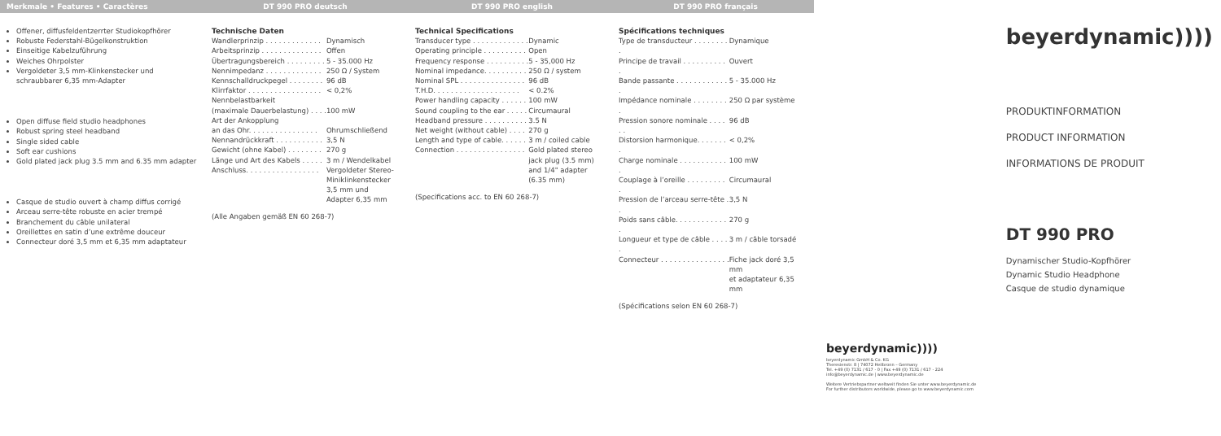Merkmale • Features • Caractères DT 990 PRO deutsch DT 990 PRO english DT 990 PRO français
Offener, diffusfeldentzerrter Studiokopfhörer
Robuste Federstahl-Bügelkonstruktion
Einseitige Kabelzuführung
Weiches Ohrpolster
Vergoldeter 3,5 mm-Klinkenstecker und schraubbarer 6,35 mm-Adapter
Open diffuse field studio headphones
Robust spring steel headband
Single sided cable
Soft ear cushions
Gold plated jack plug 3.5 mm and 6.35 mm adapter
Casque de studio ouvert à champ diffus corrigé
Arceau serre-tête robuste en acier trempé
Branchement du câble unilateral
Oreillettes en satin d’une extrême douceur
Connecteur doré 3,5 mm et 6,35 mm adaptateur
Technische Daten
| Wandlerprinzip . . . . . . . . . . . . . | Dynamisch |
| Arbeitsprinzip . . . . . . . . . . . . . . | Offen |
| Übertragungsbereich . . . . . . . . . | 5 - 35.000 Hz |
| Nennimpedanz . . . . . . . . . . . . . | 250 Ω / System |
| Kennschalldruckpegel . . . . . . . . | 96 dB |
| Klirrfaktor . . . . . . . . . . . . . . . . . | < 0,2% |
| Nennbelastbarkeit | |
| (maximale Dauerbelastung) . . . . | 100 mW |
| Art der Ankopplung | |
| an das Ohr. . . . . . . . . . . . . . . . | Ohrumschließend |
| Nennandrückkraft . . . . . . . . . . . | 3,5 N |
| Gewicht (ohne Kabel) . . . . . . . . | 270 g |
| Länge und Art des Kabels . . . . . | 3 m / Wendelkabel |
| Anschluss. . . . . . . . . . . . . . . . . | Vergoldeter Stereo- Miniklinkenstecker 3,5 mm und Adapter 6,35 mm |
(Alle Angaben gemäß EN 60 268-7)
Technical Specifications
| Transducer type . . . . . . . . . . . . . | Dynamic |
| Operating principle . . . . . . . . . . | Open |
| Frequency response . . . . . . . . . . | 5 - 35,000 Hz |
| Nominal impedance. . . . . . . . . . | 250 Ω / system |
| Nominal SPL . . . . . . . . . . . . . . . | 96 dB |
| T.H.D. . . . . . . . . . . . . . . . . . . . | < 0.2% |
| Power handling capacity . . . . . . | 100 mW |
| Sound coupling to the ear . . . . . | Circumaural |
| Headband pressure . . . . . . . . . . | 3.5 N |
| Net weight (without cable) . . . . | 270 g |
| Length and type of cable. . . . . . | 3 m / coiled cable |
| Connection . . . . . . . . . . . . . . . . | Gold plated stereo jack plug (3.5 mm) and 1/4" adapter (6.35 mm) |
(Specifications acc. to EN 60 268-7)
Spécifications techniques
| Type de transducteur . . . . . . . . . | Dynamique |
| Principe de travail . . . . . . . . . . . | Ouvert |
| Bande passante . . . . . . . . . . . . . | 5 - 35.000 Hz |
| Impédance nominale . . . . . . . . . | 250 Ω par système |
| Pression sonore nominale . . . . . . | 96 dB |
| Distorsion harmonique. . . . . . . . | < 0,2% |
| Charge nominale . . . . . . . . . . . . | 100 mW |
| Couplage à l’oreille . . . . . . . . . . | Circumaural |
| Pression de l’arceau serre-tête . . | 3,5 N |
| Poids sans câble. . . . . . . . . . . . . | 270 g |
| Longueur et type de câble . . . . . | 3 m / câble torsadé |
| Connecteur . . . . . . . . . . . . . . . . | Fiche jack doré 3,5 mm et adaptateur 6,35 mm |
(Spécifications selon EN 60 268-7)
beyerdynamic))))
beyerdynamic GmbH & Co. KG
Theresienstr. 8 | 74072 Heilbronn – Germany
Tel. +49 (0) 7131 / 617 - 0 | Fax +49 (0) 7131 / 617 - 224
info@beyerdynamic.de | www.beyerdynamic.de
Weitere Vertriebspartner weltweit finden Sie unter www.beyerdynamic.de
For further distributors worldwide, please go to www.beyerdynamic.com
beyerdynamic))))
PRODUKTINFORMATION
PRODUCT INFORMATION
INFORMATIONS DE PRODUIT
DT 990 PRO
Dynamischer Studio-Kopfhörer
Dynamic Studio Headphone
Casque de studio dynamique